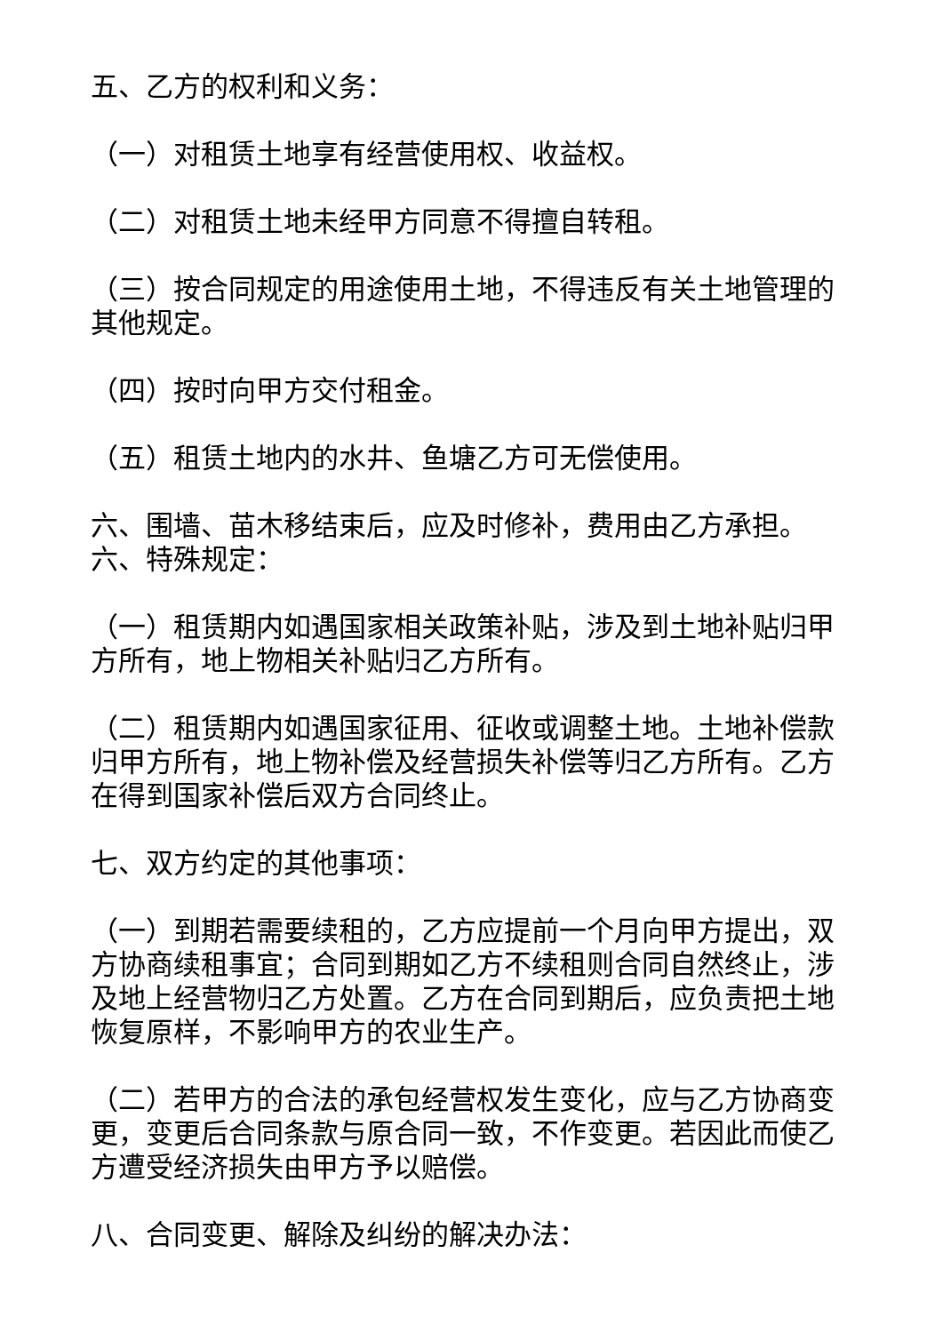五、乙方的权利和义务：
（一）对租赁土地享有经营使用权、收益权。
（二）对租赁土地未经甲方同意不得擅自转租。
（三）按合同规定的用途使用土地，不得违反有关土地管理的其他规定。
（四）按时向甲方交付租金。
（五）租赁土地内的水井、鱼塘乙方可无偿使用。
六、围墙、苗木移结束后，应及时修补，费用由乙方承担。
六、特殊规定：
（一）租赁期内如遇国家相关政策补贴，涉及到土地补贴归甲方所有，地上物相关补贴归乙方所有。
（二）租赁期内如遇国家征用、征收或调整土地。土地补偿款归甲方所有，地上物补偿及经营损失补偿等归乙方所有。乙方在得到国家补偿后双方合同终止。
七、双方约定的其他事项：
（一）到期若需要续租的，乙方应提前一个月向甲方提出，双方协商续租事宜；合同到期如乙方不续租则合同自然终止，涉及地上经营物归乙方处置。乙方在合同到期后，应负责把土地恢复原样，不影响甲方的农业生产。
（二）若甲方的合法的承包经营权发生变化，应与乙方协商变更，变更后合同条款与原合同一致，不作变更。若因此而使乙方遭受经济损失由甲方予以赔偿。
八、合同变更、解除及纠纷的解决办法：